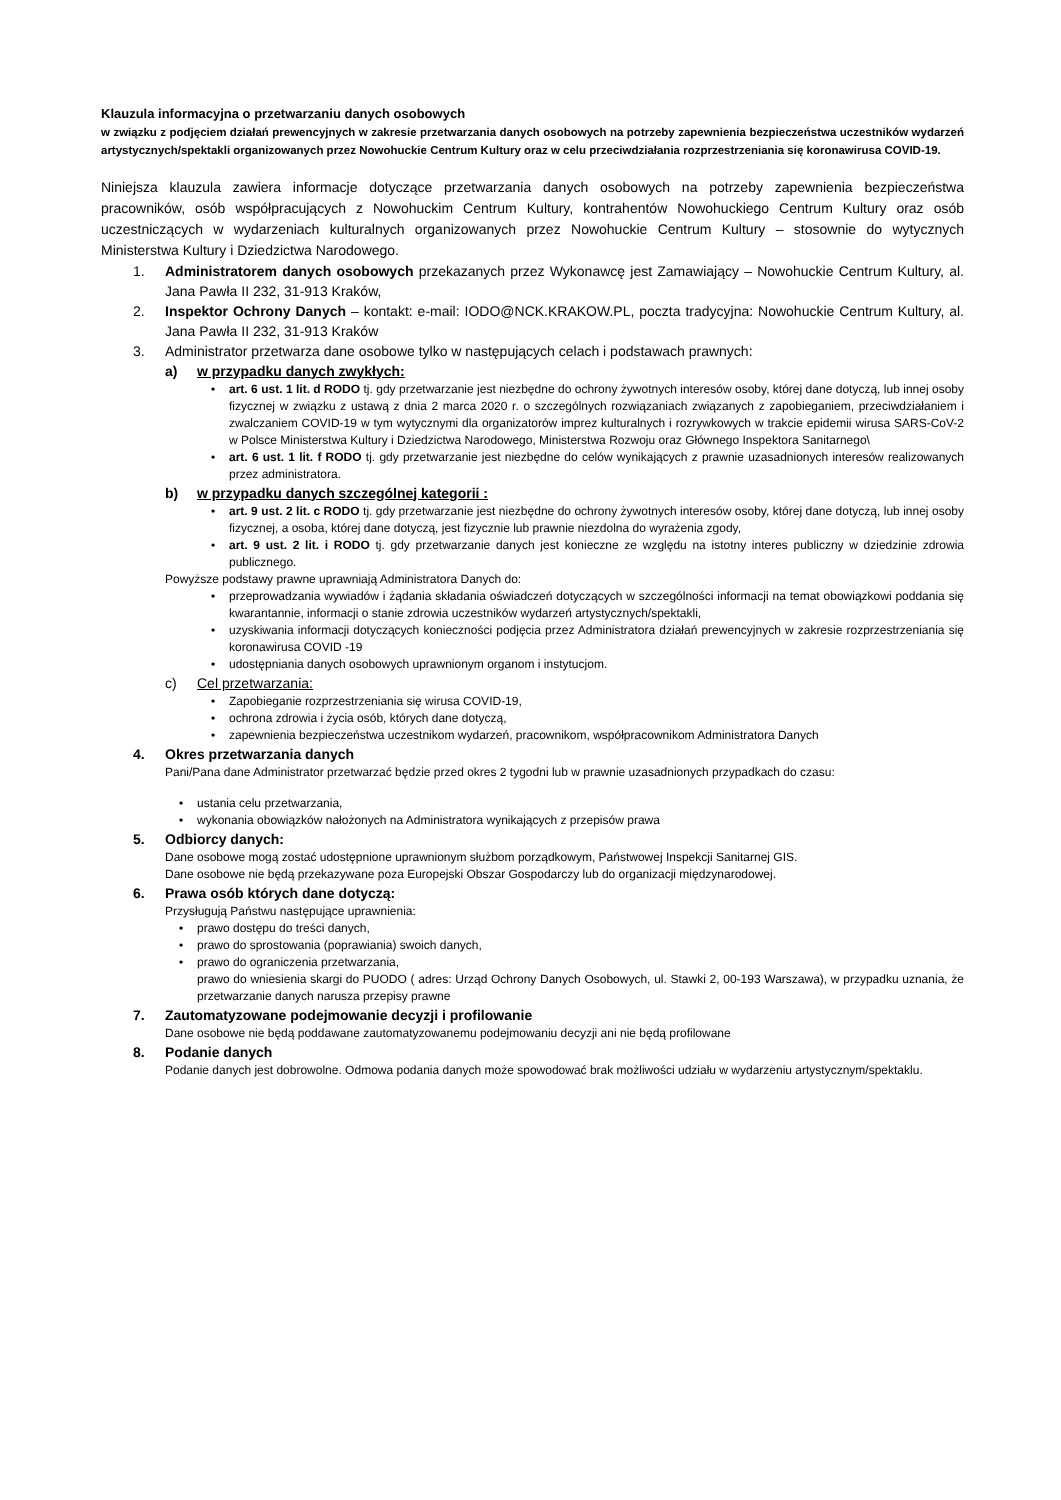Klauzula informacyjna o przetwarzaniu danych osobowych
w związku z podjęciem działań prewencyjnych w zakresie przetwarzania danych osobowych na potrzeby zapewnienia bezpieczeństwa uczestników wydarzeń artystycznych/spektakli organizowanych przez Nowohuckie Centrum Kultury oraz w celu przeciwdziałania rozprzestrzeniania się koronawirusa COVID-19.
Niniejsza klauzula zawiera informacje dotyczące przetwarzania danych osobowych na potrzeby zapewnienia bezpieczeństwa pracowników, osób współpracujących z Nowohuckim Centrum Kultury, kontrahentów Nowohuckiego Centrum Kultury oraz osób uczestniczących w wydarzeniach kulturalnych organizowanych przez Nowohuckie Centrum Kultury – stosownie do wytycznych Ministerstwa Kultury i Dziedzictwa Narodowego.
1. Administratorem danych osobowych przekazanych przez Wykonawcę jest Zamawiający – Nowohuckie Centrum Kultury, al. Jana Pawła II 232, 31-913 Kraków,
2. Inspektor Ochrony Danych – kontakt: e-mail: IODO@NCK.KRAKOW.PL, poczta tradycyjna: Nowohuckie Centrum Kultury, al. Jana Pawła II 232, 31-913 Kraków
3. Administrator przetwarza dane osobowe tylko w następujących celach i podstawach prawnych:
a) w przypadku danych zwykłych:
• art. 6 ust. 1 lit. d RODO tj. gdy przetwarzanie jest niezbędne do ochrony żywotnych interesów osoby, której dane dotyczą, lub innej osoby fizycznej w związku z ustawą z dnia 2 marca 2020 r. o szczególnych rozwiązaniach związanych z zapobieganiem, przeciwdziałaniem i zwalczaniem COVID-19 w tym wytycznymi dla organizatorów imprez kulturalnych i rozrywkowych w trakcie epidemii wirusa SARS-CoV-2 w Polsce Ministerstwa Kultury i Dziedzictwa Narodowego, Ministerstwa Rozwoju oraz Głównego Inspektora Sanitarnego\
• art. 6 ust. 1 lit. f RODO tj. gdy przetwarzanie jest niezbędne do celów wynikających z prawnie uzasadnionych interesów realizowanych przez administratora.
b) w przypadku danych szczególnej kategorii :
• art. 9 ust. 2 lit. c RODO tj. gdy przetwarzanie jest niezbędne do ochrony żywotnych interesów osoby, której dane dotyczą, lub innej osoby fizycznej, a osoba, której dane dotyczą, jest fizycznie lub prawnie niezdolna do wyrażenia zgody,
• art. 9 ust. 2 lit. i RODO tj. gdy przetwarzanie danych jest konieczne ze względu na istotny interes publiczny w dziedzinie zdrowia publicznego.
Powyższe podstawy prawne uprawniają Administratora Danych do:
• przeprowadzania wywiadów i żądania składania oświadczeń dotyczących w szczególności informacji na temat obowiązkowi poddania się kwarantannie, informacji o stanie zdrowia uczestników wydarzeń artystycznych/spektakli,
• uzyskiwania informacji dotyczących konieczności podjęcia przez Administratora działań prewencyjnych w zakresie rozprzestrzeniania się koronawirusa COVID -19
• udostępniania danych osobowych uprawnionym organom i instytucjom.
c) Cel przetwarzania:
• Zapobieganie rozprzestrzeniania się wirusa COVID-19,
• ochrona zdrowia i życia osób, których dane dotyczą,
• zapewnienia bezpieczeństwa uczestnikom wydarzeń, pracownikom, współpracownikom Administratora Danych
4. Okres przetwarzania danych
Pani/Pana dane Administrator przetwarzać będzie przed okres 2 tygodni lub w prawnie uzasadnionych przypadkach do czasu:
• ustania celu przetwarzania,
• wykonania obowiązków nałożonych na Administratora wynikających z przepisów prawa
5. Odbiorcy danych:
Dane osobowe mogą zostać udostępnione uprawnionym służbom porządkowym, Państwowej Inspekcji Sanitarnej GIS.
Dane osobowe nie będą przekazywane poza Europejski Obszar Gospodarczy lub do organizacji międzynarodowej.
6. Prawa osób których dane dotyczą:
Przysługują Państwu następujące uprawnienia:
• prawo dostępu do treści danych,
• prawo do sprostowania (poprawiania) swoich danych,
• prawo do ograniczenia przetwarzania,
prawo do wniesienia skargi do PUODO ( adres: Urząd Ochrony Danych Osobowych, ul. Stawki 2, 00-193 Warszawa), w przypadku uznania, że przetwarzanie danych narusza przepisy prawne
7. Zautomatyzowane podejmowanie decyzji i profilowanie
Dane osobowe nie będą poddawane zautomatyzowanemu podejmowaniu decyzji ani nie będą profilowane
8. Podanie danych
Podanie danych jest dobrowolne. Odmowa podania danych może spowodować brak możliwości udziału w wydarzeniu artystycznym/spektaklu.